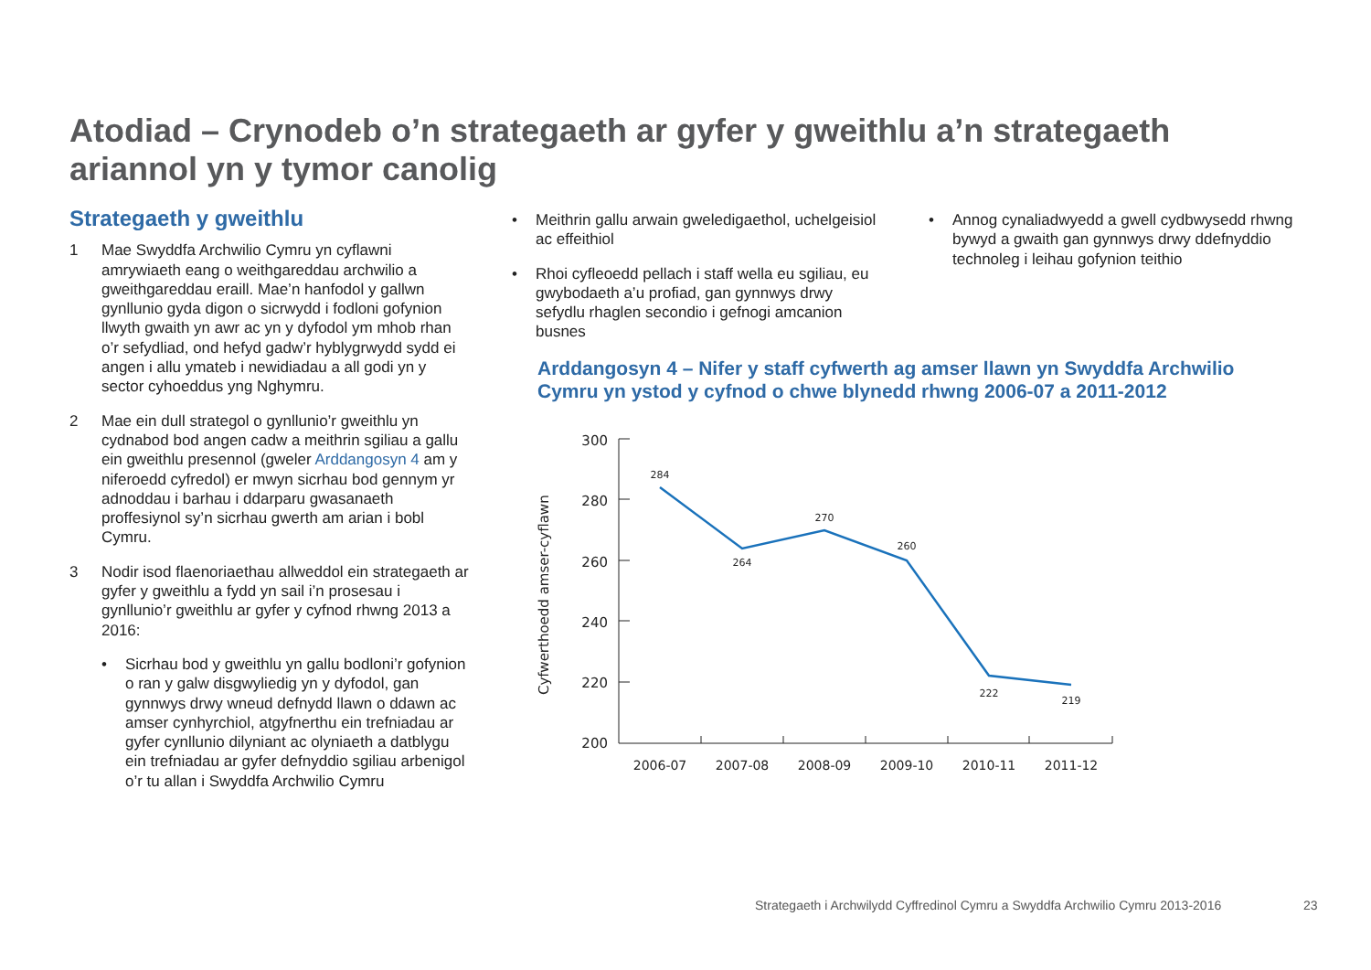Atodiad – Crynodeb o’n strategaeth ar gyfer y gweithlu a’n strategaeth ariannol yn y tymor canolig
Strategaeth y gweithlu
1 Mae Swyddfa Archwilio Cymru yn cyflawni amrywiaeth eang o weithgareddau archwilio a gweithgareddau eraill. Mae’n hanfodol y gallwn gynllunio gyda digon o sicrwydd i fodloni gofynion llwyth gwaith yn awr ac yn y dyfodol ym mhob rhan o’r sefydliad, ond hefyd gadw’r hyblygrwydd sydd ei angen i allu ymateb i newidiadau a all godi yn y sector cyhoeddus yng Nghymru.
2 Mae ein dull strategol o gynllunio’r gweithlu yn cydnabod bod angen cadw a meithrin sgiliau a gallu ein gweithlu presennol (gweler Arddangosyn 4 am y niferoedd cyfredol) er mwyn sicrhau bod gennym yr adnoddau i barhau i ddarparu gwasanaeth proffesiynol sy’n sicrhau gwerth am arian i bobl Cymru.
3 Nodir isod flaenoriaethau allweddol ein strategaeth ar gyfer y gweithlu a fydd yn sail i’n prosesau i gynllunio’r gweithlu ar gyfer y cyfnod rhwng 2013 a 2016:
• Sicrhau bod y gweithlu yn gallu bodloni’r gofynion o ran y galw disgwyliedig yn y dyfodol, gan gynnwys drwy wneud defnydd llawn o ddawn ac amser cynhyrchiol, atgyfnerthu ein trefniadau ar gyfer cynllunio dilyniant ac olyniaeth a datblygu ein trefniadau ar gyfer defnyddio sgiliau arbenigol o’r tu allan i Swyddfa Archwilio Cymru
• Meithrin gallu arwain gweledigaethol, uchelgeisiol ac effeithiol
• Rhoi cyfleoedd pellach i staff wella eu sgiliau, eu gwybodaeth a’u profiad, gan gynnwys drwy sefydlu rhaglen secondio i gefnogi amcanion busnes
• Annog cynaliadwyedd a gwell cydbwysedd rhwng bywyd a gwaith gan gynnwys drwy ddefnyddio technoleg i leihau gofynion teithio
Arddangosyn 4 – Nifer y staff cyfwerth ag amser llawn yn Swyddfa Archwilio Cymru yn ystod y cyfnod o chwe blynedd rhwng 2006-07 a 2011-2012
Cyfwerthoedd amser-cyflawn
300
280
260
240
220
200
284
264
270
260
222
219
2006-07
2007-08
2008-09
2009-10
2010-11
2011-12
Strategaeth i Archwilydd Cyffredinol Cymru a Swyddfa Archwilio Cymru 2013-2016
23